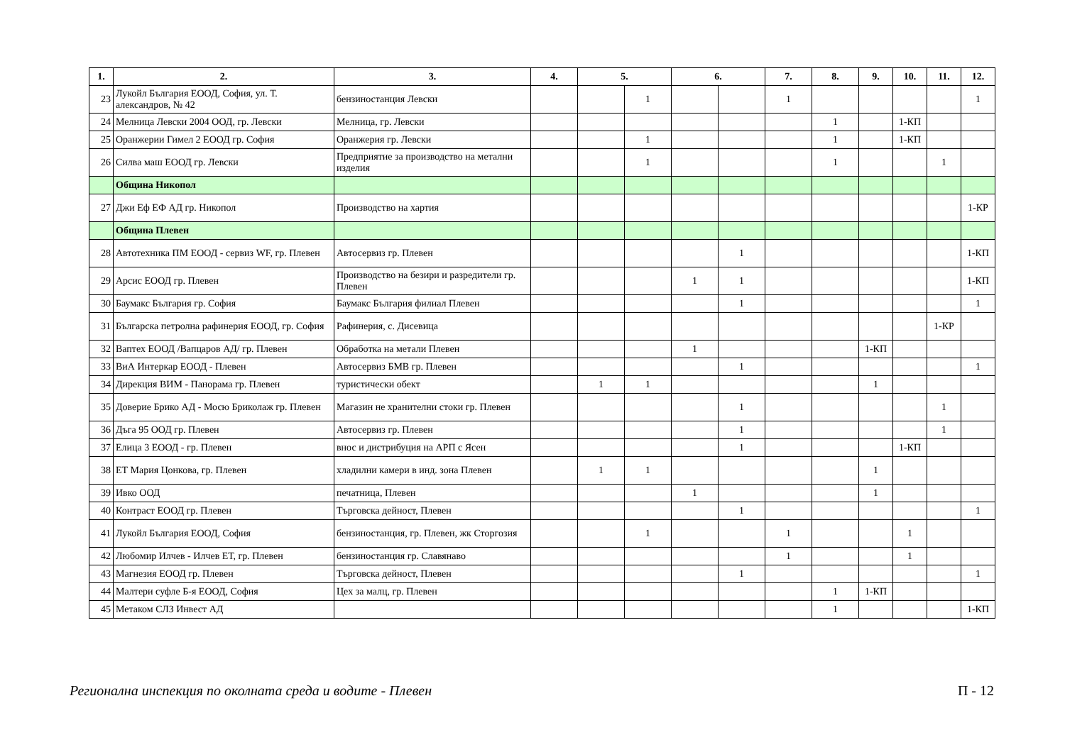| 1. | 2. | 3. | 4. | 5. | | 6. | | 7. | 8. | 9. | 10. | 11. | 12. |
| --- | --- | --- | --- | --- | --- | --- | --- | --- | --- | --- | --- | --- | --- |
| 23 | Лукойл България ЕООД, София, ул. Т. александров, № 42 | бензиностанция Левски | | | 1 | | | 1 | | | | | 1 |
| 24 | Мелница Левски 2004 ООД, гр. Левски | Мелница, гр. Левски | | | | | | | 1 | | 1-КП | | |
| 25 | Оранжерии Гимел 2 ЕООД гр. София | Оранжерия гр. Левски | | | 1 | | | | 1 | | 1-КП | | |
| 26 | Силва маш ЕООД гр. Левски | Предприятие за производство на метални изделия | | | 1 | | | | 1 | | | 1 | |
| | Община Никопол | | | | | | | | | | | | |
| 27 | Джи Еф ЕФ АД гр. Никопол | Производство на хартия | | | | | | | | | | | 1-КР |
| | Община Плевен | | | | | | | | | | | | |
| 28 | Автотехника ПМ ЕООД - сервиз WF, гр. Плевен | Автосервиз гр. Плевен | | | | | 1 | | | | | | 1-КП |
| 29 | Арсис ЕООД гр. Плевен | Производство на безири и разредители гр. Плевен | | | | 1 | 1 | | | | | | 1-КП |
| 30 | Баумакс България гр. София | Баумакс България филиал Плевен | | | | | 1 | | | | | | 1 |
| 31 | Българска петролна рафинерия ЕООД, гр. София | Рафинерия, с. Дисевица | | | | | | | | | | 1-КР | |
| 32 | Ваптех ЕООД /Вапцаров АД/ гр. Плевен | Обработка на метали Плевен | | | | 1 | | | | 1-КП | | | |
| 33 | ВиА Интеркар ЕООД - Плевен | Автосервиз БМВ гр. Плевен | | | | | 1 | | | | | | 1 |
| 34 | Дирекция ВИМ - Панорама гр. Плевен | туристически обект | | 1 | 1 | | | | | 1 | | | |
| 35 | Доверие Брико АД - Мосю Бриколаж гр. Плевен | Магазин не хранителни стоки гр. Плевен | | | | | 1 | | | | | 1 | |
| 36 | Дъга 95 ООД гр. Плевен | Автосервиз гр. Плевен | | | | | 1 | | | | | 1 | |
| 37 | Елица 3 ЕООД - гр. Плевен | внос и дистрибуция на АРП с Ясен | | | | | 1 | | | | 1-КП | | |
| 38 | ЕТ Мария Цонкова, гр. Плевен | хладилни камери в инд. зона Плевен | | 1 | 1 | | | | | 1 | | | |
| 39 | Ивко ООД | печатница, Плевен | | | | 1 | | | | 1 | | | |
| 40 | Контраст ЕООД гр. Плевен | Търговска дейност, Плевен | | | | | 1 | | | | | | 1 |
| 41 | Лукойл България ЕООД, София | бензиностанция, гр. Плевен, жк Сторгозия | | | 1 | | | 1 | | | 1 | | |
| 42 | Любомир Илчев - Илчев ЕТ, гр. Плевен | бензиностанция гр. Славянаво | | | | | | 1 | | | 1 | | |
| 43 | Магнезия ЕООД гр. Плевен | Търговска дейност, Плевен | | | | | 1 | | | | | | 1 |
| 44 | Малтери суфле Б-я ЕООД, София | Цех за малц, гр. Плевен | | | | | | | 1 | 1-КП | | | |
| 45 | Метаком СЛЗ Инвест АД | | | | | | | | 1 | | | | 1-КП |
Регионална инспекция по околната среда и водите - Плевен П - 12